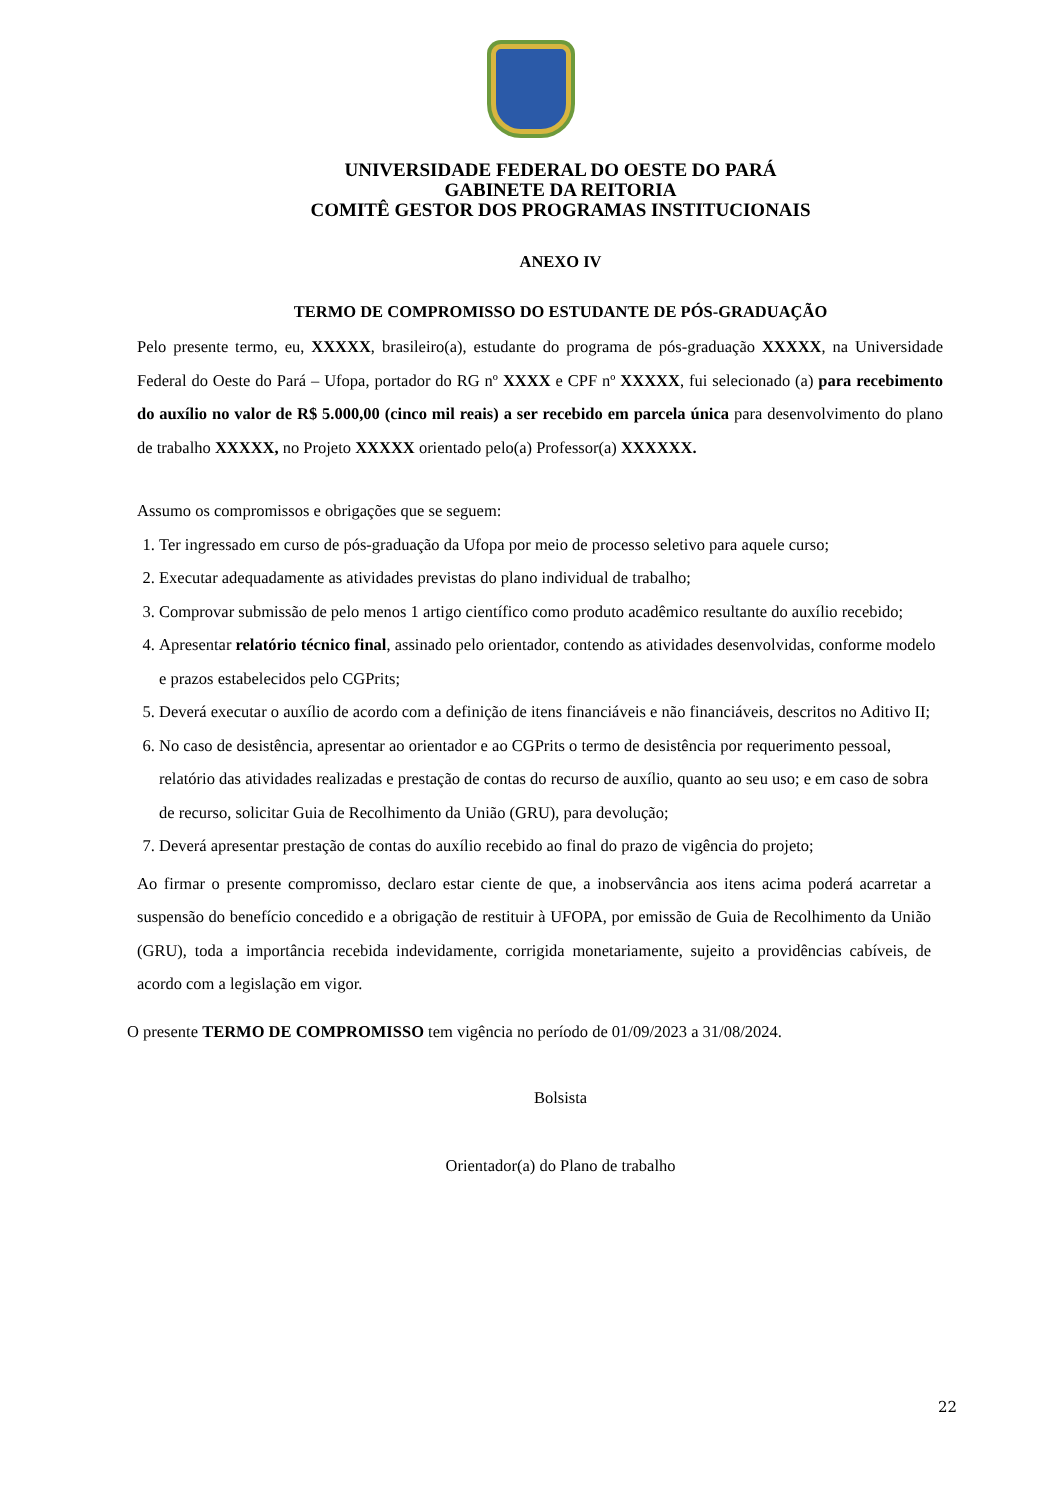UNIVERSIDADE FEDERAL DO OESTE DO PARÁ
GABINETE DA REITORIA
COMITÊ GESTOR DOS PROGRAMAS INSTITUCIONAIS
ANEXO IV
TERMO DE COMPROMISSO DO ESTUDANTE DE PÓS-GRADUAÇÃO
Pelo presente termo, eu, XXXXX, brasileiro(a), estudante do programa de pós-graduação XXXXX, na Universidade Federal do Oeste do Pará – Ufopa, portador do RG nº XXXX e CPF nº XXXXX, fui selecionado (a) para recebimento do auxílio no valor de R$ 5.000,00 (cinco mil reais) a ser recebido em parcela única para desenvolvimento do plano de trabalho XXXXX, no Projeto XXXXX orientado pelo(a) Professor(a) XXXXXX.
Assumo os compromissos e obrigações que se seguem:
1. Ter ingressado em curso de pós-graduação da Ufopa por meio de processo seletivo para aquele curso;
2. Executar adequadamente as atividades previstas do plano individual de trabalho;
3. Comprovar submissão de pelo menos 1 artigo científico como produto acadêmico resultante do auxílio recebido;
4. Apresentar relatório técnico final, assinado pelo orientador, contendo as atividades desenvolvidas, conforme modelo e prazos estabelecidos pelo CGPrits;
5. Deverá executar o auxílio de acordo com a definição de itens financiáveis e não financiáveis, descritos no Aditivo II;
6. No caso de desistência, apresentar ao orientador e ao CGPrits o termo de desistência por requerimento pessoal, relatório das atividades realizadas e prestação de contas do recurso de auxílio, quanto ao seu uso; e em caso de sobra de recurso, solicitar Guia de Recolhimento da União (GRU), para devolução;
7. Deverá apresentar prestação de contas do auxílio recebido ao final do prazo de vigência do projeto;
Ao firmar o presente compromisso, declaro estar ciente de que, a inobservância aos itens acima poderá acarretar a suspensão do benefício concedido e a obrigação de restituir à UFOPA, por emissão de Guia de Recolhimento da União (GRU), toda a importância recebida indevidamente, corrigida monetariamente, sujeito a providências cabíveis, de acordo com a legislação em vigor.
O presente TERMO DE COMPROMISSO tem vigência no período de 01/09/2023 a 31/08/2024.
Bolsista
Orientador(a) do Plano de trabalho
22